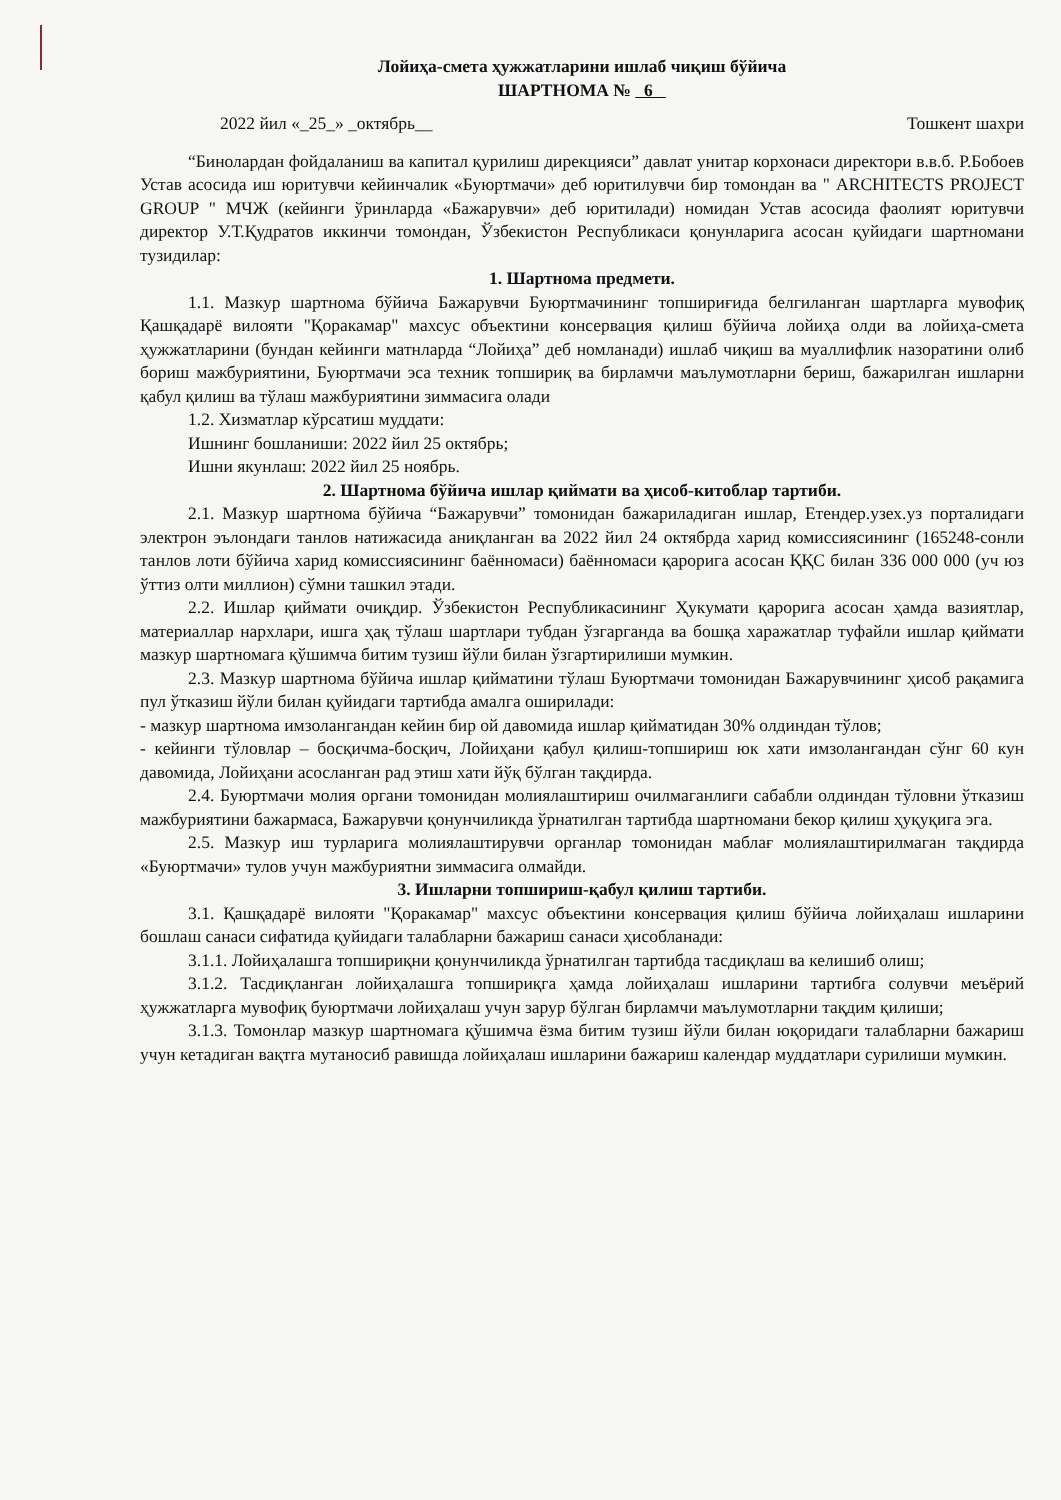Лойиҳа-смета ҳужжатларини ишлаб чиқиш бўйича
ШАРТНОМА № 6
2022 йил «_25_» _октябрь__ Тошкент шахри
“Бинолардан фойдаланиш ва капитал қурилиш дирекцияси” давлат унитар корхонаси директори в.в.б. Р.Бобоев Устав асосида иш юритувчи кейинчалик «Буюртмачи» деб юритилувчи бир томондан ва " ARCHITECTS PROJECT GROUP " МЧЖ (кейинги ўринларда «Бажарувчи» деб юритилади) номидан Устав асосида фаолият юритувчи директор У.Т.Қудратов иккинчи томондан, Ўзбекистон Республикаси қонунларига асосан қуйидаги шартномани тузидилар:
1. Шартнома предмети.
1.1. Мазкур шартнома бўйича Бажарувчи Буюртмачининг топшириғида белгиланган шартларга мувофиқ Қашқадарё вилояти "Қоракамар" махсус объектини консервация қилиш бўйича лойиҳа олди ва лойиҳа-смета ҳужжатларини (бундан кейинги матнларда “Лойиҳа” деб номланади) ишлаб чиқиш ва муаллифлик назоратини олиб бориш мажбуриятини, Буюртмачи эса техник топшириқ ва бирламчи маълумотларни бериш, бажарилган ишларни қабул қилиш ва тўлаш мажбуриятини зиммасига олади
1.2. Хизматлар кўрсатиш муддати:
Ишнинг бошланиши: 2022 йил 25 октябрь;
Ишни якунлаш: 2022 йил 25 ноябрь.
2. Шартнома бўйича ишлар қиймати ва ҳисоб-китоблар тартиби.
2.1. Мазкур шартнома бўйича “Бажарувчи” томонидан бажариладиган ишлар, Етендер.узех.уз порталидаги электрон эълондаги танлов натижасида аниқланган ва 2022 йил 24 октябрда харид комиссиясининг (165248-сонли танлов лоти бўйича харид комиссиясининг баённомаси) баённомаси қарорига асосан ҚҚС билан 336 000 000 (уч юз ўттиз олти миллион) сўмни ташкил этади.
2.2. Ишлар қиймати очиқдир. Ўзбекистон Республикасининг Ҳукумати қарорига асосан ҳамда вазиятлар, материаллар нархлари, ишга ҳақ тўлаш шартлари тубдан ўзгарганда ва бошқа харажатлар туфайли ишлар қиймати мазкур шартномага қўшимча битим тузиш йўли билан ўзгартирилиши мумкин.
2.3. Мазкур шартнома бўйича ишлар қийматини тўлаш Буюртмачи томонидан Бажарувчининг ҳисоб рақамига пул ўтказиш йўли билан қуйидаги тартибда амалга оширилади:
- мазкур шартнома имзолангандан кейин бир ой давомида ишлар қийматидан 30% олдиндан тўлов;
- кейинги тўловлар – босқичма-босқич, Лойиҳани қабул қилиш-топшириш юк хати имзолангандан сўнг 60 кун давомида, Лойиҳани асосланган рад этиш хати йўқ бўлган тақдирда.
2.4. Буюртмачи молия органи томонидан молиялаштириш очилмаганлиги сабабли олдиндан тўловни ўтказиш мажбуриятини бажармаса, Бажарувчи қонунчиликда ўрнатилган тартибда шартномани бекор қилиш ҳуқуқига эга.
2.5. Мазкур иш турларига молиялаштирувчи органлар томонидан маблағ молиялаштирилмаган тақдирда «Буюртмачи» тулов учун мажбуриятни зиммасига олмайди.
3. Ишларни топшириш-қабул қилиш тартиби.
3.1. Қашқадарё вилояти "Қоракамар" махсус объектини консервация қилиш бўйича лойиҳалаш ишларини бошлаш санаси сифатида қуйидаги талабларни бажариш санаси ҳисобланади:
3.1.1. Лойиҳалашга топшириқни қонунчиликда ўрнатилган тартибда тасдиқлаш ва келишиб олиш;
3.1.2. Тасдиқланган лойиҳалашга топшириқга ҳамда лойиҳалаш ишларини тартибга солувчи меъёрий ҳужжатларга мувофиқ буюртмачи лойиҳалаш учун зарур бўлган бирламчи маълумотларни тақдим қилиши;
3.1.3. Томонлар мазкур шартномага қўшимча ёзма битим тузиш йўли билан юқоридаги талабларни бажариш учун кетадиган вақтга мутаносиб равишда лойиҳалаш ишларини бажариш календар муддатлари сурилиши мумкин.